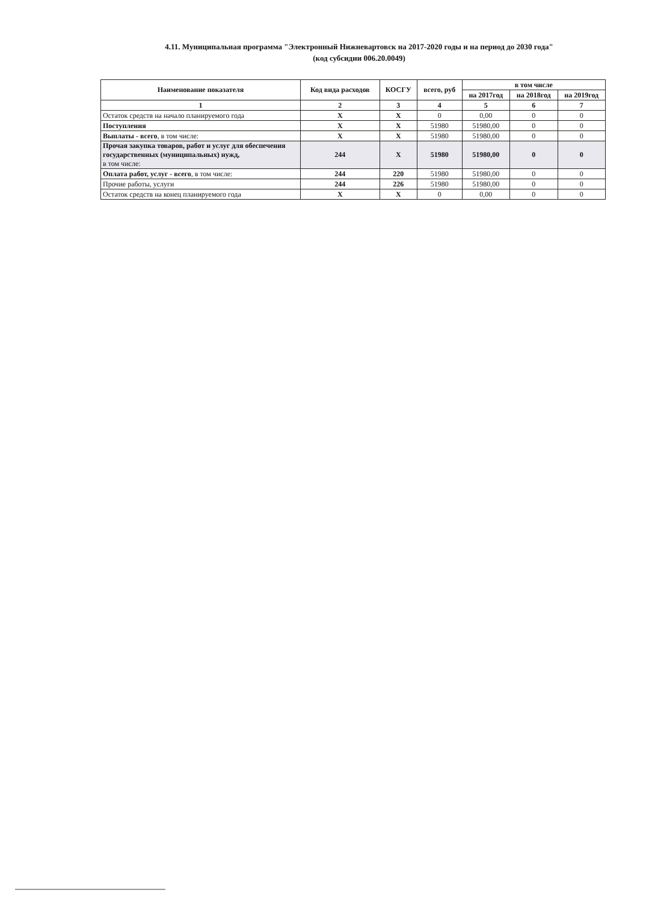4.11. Муниципальная программа "Электронный Нижневартовск на 2017-2020 годы и на период до 2030 года"
(код субсидии 006.20.0049)
| Наименование показателя | Код вида расходов | КОСГУ | всего, руб | в том числе | | |
| --- | --- | --- | --- | --- | --- | --- |
| | | | | на 2017год | на 2018год | на 2019год |
| 1 | 2 | 3 | 4 | 5 | 6 | 7 |
| Остаток средств на начало планируемого года | Х | Х | 0 | 0,00 | 0 | 0 |
| Поступления | Х | Х | 51980 | 51980,00 | 0 | 0 |
| Выплаты - всего , в том числе: | Х | Х | 51980 | 51980,00 | 0 | 0 |
| Прочая закупка товаров, работ и услуг для обеспечения государственных (муниципальных) нужд, в том числе: | 244 | Х | 51980 | 51980,00 | 0 | 0 |
| Оплата работ, услуг - всего , в том числе: | 244 | 220 | 51980 | 51980,00 | 0 | 0 |
| Прочие работы, услуги | 244 | 226 | 51980 | 51980,00 | 0 | 0 |
| Остаток средств на конец планируемого года | Х | Х | 0 | 0,00 | 0 | 0 |